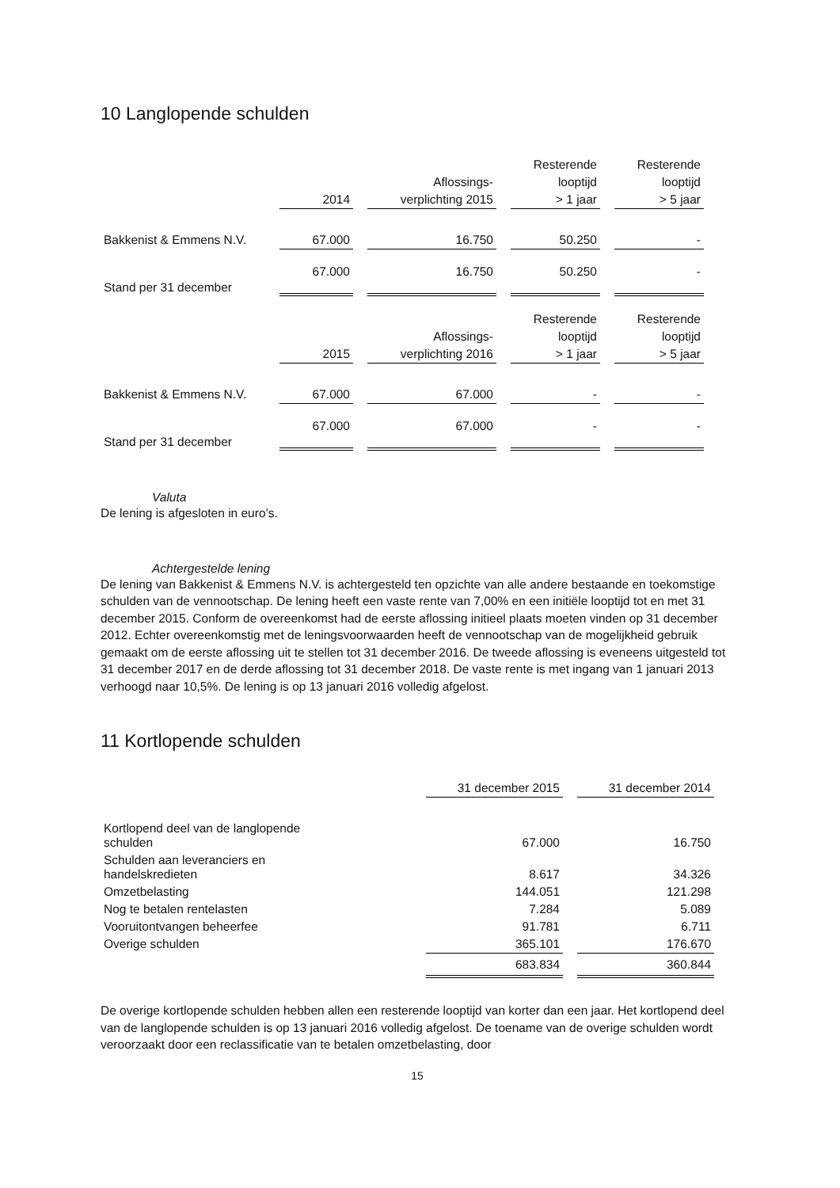10 Langlopende schulden
| | | | Resterende | Resterende |
| --- | --- | --- | --- | --- |
| | | Aflossings- | looptijd | looptijd |
| | 2014 | verplichting 2015 | > 1 jaar | > 5 jaar |
| Bakkenist & Emmens N.V. | 67.000 | 16.750 | 50.250 | - |
| Stand per 31 december | 67.000 | 16.750 | 50.250 | - |
| | | | Resterende | Resterende |
| | | Aflossings- | looptijd | looptijd |
| | 2015 | verplichting 2016 | > 1 jaar | > 5 jaar |
| Bakkenist & Emmens N.V. | 67.000 | 67.000 | - | - |
| Stand per 31 december | 67.000 | 67.000 | - | - |
Valuta
De lening is afgesloten in euro’s.
Achtergestelde lening
De lening van Bakkenist & Emmens N.V. is achtergesteld ten opzichte van alle andere bestaande en toekomstige schulden van de vennootschap. De lening heeft een vaste rente van 7,00% en een initiële looptijd tot en met 31 december 2015. Conform de overeenkomst had de eerste aflossing initieel plaats moeten vinden op 31 december 2012. Echter overeenkomstig met de leningsvoorwaarden heeft de vennootschap van de mogelijkheid gebruik gemaakt om de eerste aflossing uit te stellen tot 31 december 2016. De tweede aflossing is eveneens uitgesteld tot 31 december 2017 en de derde aflossing tot 31 december 2018. De vaste rente is met ingang van 1 januari 2013 verhoogd naar 10,5%. De lening is op 13 januari 2016 volledig afgelost.
11 Kortlopende schulden
| | 31 december 2015 | 31 december 2014 |
| --- | --- | --- |
| Kortlopend deel van de langlopende schulden | 67.000 | 16.750 |
| Schulden aan leveranciers en handelskredieten | 8.617 | 34.326 |
| Omzetbelasting | 144.051 | 121.298 |
| Nog te betalen rentelasten | 7.284 | 5.089 |
| Vooruitontvangen beheerfee | 91.781 | 6.711 |
| Overige schulden | 365.101 | 176.670 |
| | 683.834 | 360.844 |
De overige kortlopende schulden hebben allen een resterende looptijd van korter dan een jaar. Het kortlopend deel van de langlopende schulden is op 13 januari 2016 volledig afgelost. De toename van de overige schulden wordt veroorzaakt door een reclassificatie van te betalen omzetbelasting, door
15